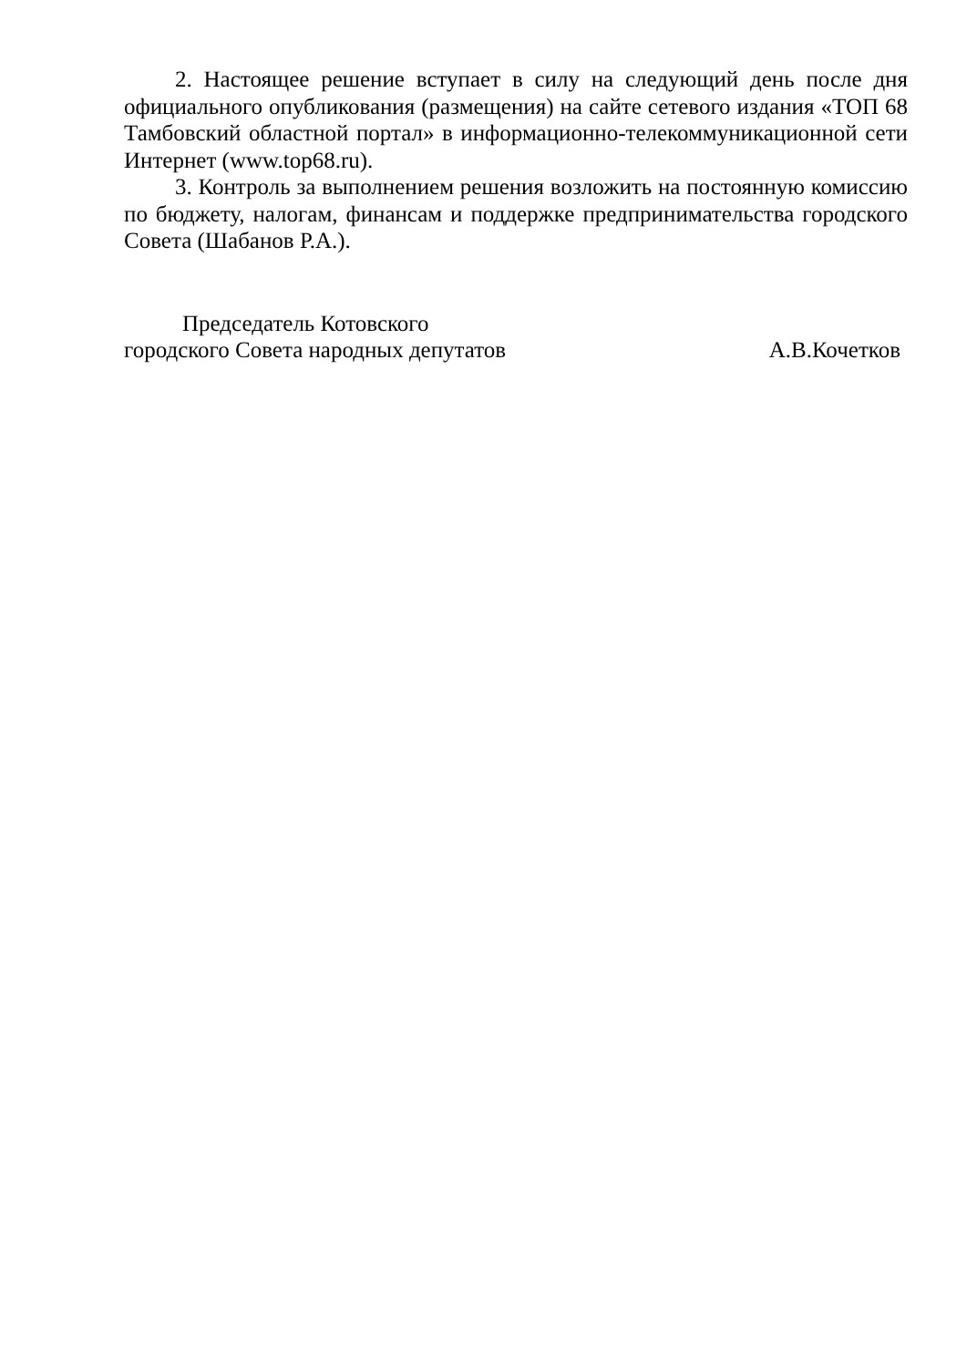2. Настоящее решение вступает в силу на следующий день после дня официального опубликования (размещения) на сайте сетевого издания «ТОП 68 Тамбовский областной портал» в информационно-телекоммуникационной сети Интернет (www.top68.ru).
3. Контроль за выполнением решения возложить на постоянную комиссию по бюджету, налогам, финансам и поддержке предпринимательства городского Совета (Шабанов Р.А.).
Председатель Котовского
городского Совета народных депутатов А.В.Кочетков